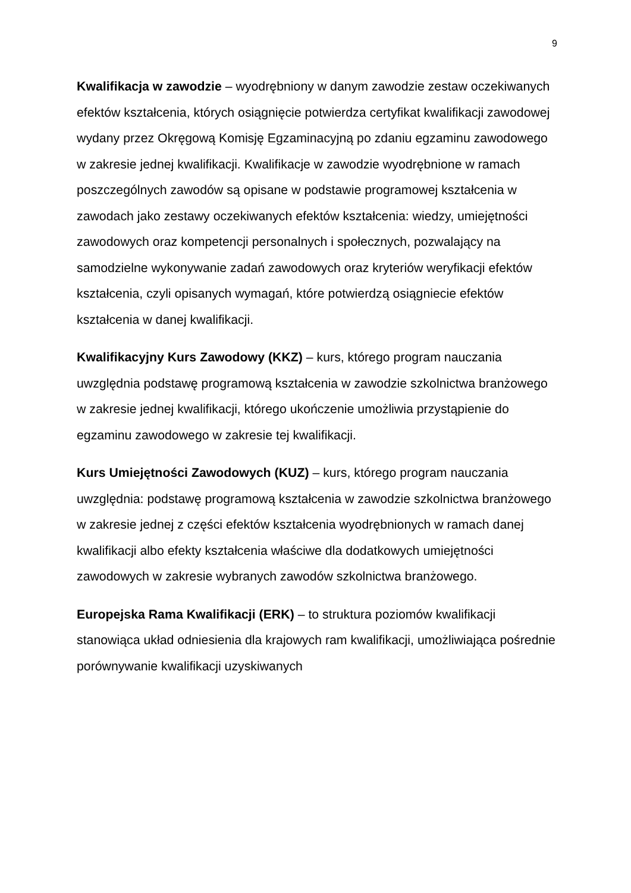9
Kwalifikacja w zawodzie – wyodrębniony w danym zawodzie zestaw oczekiwanych efektów kształcenia, których osiągnięcie potwierdza certyfikat kwalifikacji zawodowej wydany przez Okręgową Komisję Egzaminacyjną po zdaniu egzaminu zawodowego w zakresie jednej kwalifikacji. Kwalifikacje w zawodzie wyodrębnione w ramach poszczególnych zawodów są opisane w podstawie programowej kształcenia w zawodach jako zestawy oczekiwanych efektów kształcenia: wiedzy, umiejętności zawodowych oraz kompetencji personalnych i społecznych, pozwalający na samodzielne wykonywanie zadań zawodowych oraz kryteriów weryfikacji efektów kształcenia, czyli opisanych wymagań, które potwierdzą osiągniecie efektów kształcenia w danej kwalifikacji.
Kwalifikacyjny Kurs Zawodowy (KKZ) – kurs, którego program nauczania uwzględnia podstawę programową kształcenia w zawodzie szkolnictwa branżowego w zakresie jednej kwalifikacji, którego ukończenie umożliwia przystąpienie do egzaminu zawodowego w zakresie tej kwalifikacji.
Kurs Umiejętności Zawodowych (KUZ) – kurs, którego program nauczania uwzględnia: podstawę programową kształcenia w zawodzie szkolnictwa branżowego w zakresie jednej z części efektów kształcenia wyodrębnionych w ramach danej kwalifikacji albo efekty kształcenia właściwe dla dodatkowych umiejętności zawodowych w zakresie wybranych zawodów szkolnictwa branżowego.
Europejska Rama Kwalifikacji (ERK) – to struktura poziomów kwalifikacji stanowiąca układ odniesienia dla krajowych ram kwalifikacji, umożliwiająca pośrednie porównywanie kwalifikacji uzyskiwanych